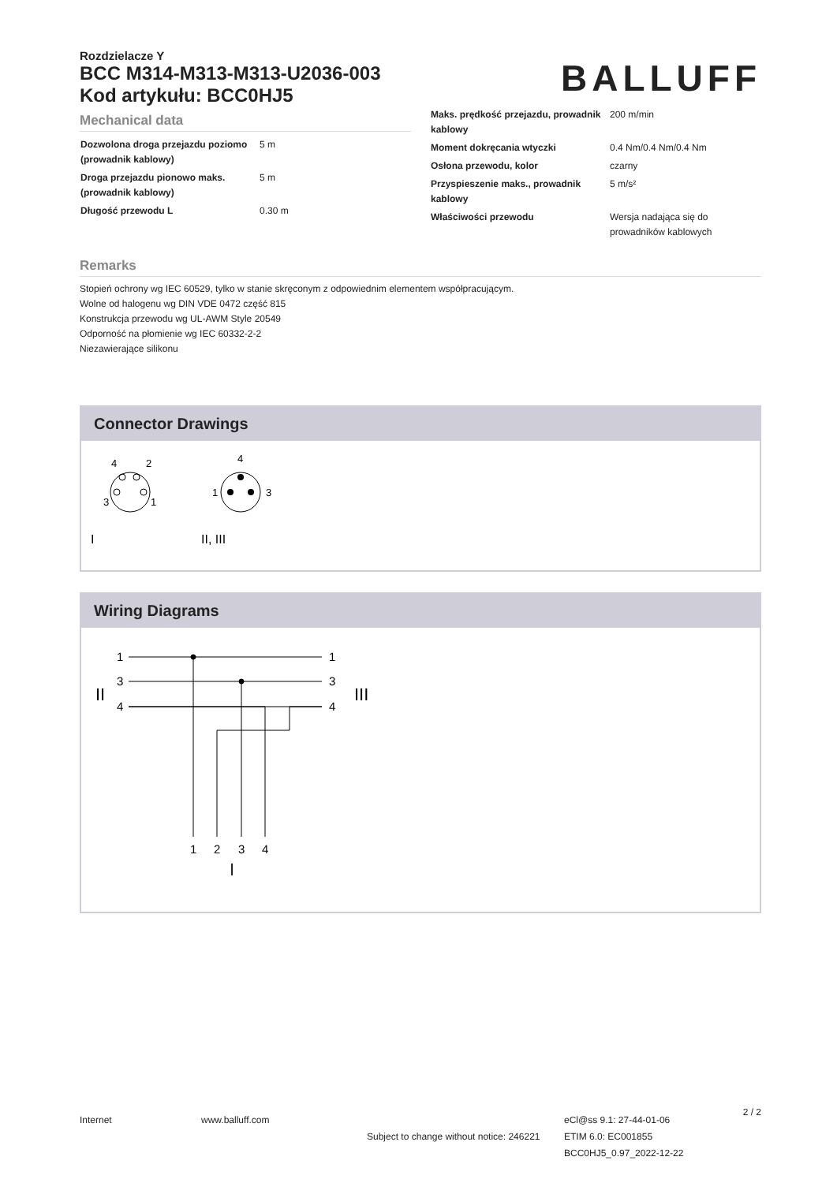Rozdzielacze Y
BCC M314-M313-M313-U2036-003
Kod artykułu: BCC0HJ5
BALLUFF
Mechanical data
| Dozwolona droga przejazdu poziomo (prowadnik kablowy) | 5 m |
| Droga przejazdu pionowo maks. (prowadnik kablowy) | 5 m |
| Długość przewodu L | 0.30 m |
| Maks. prędkość przejazdu, prowadnik kablowy | 200 m/min |
| Moment dokręcania wtyczki | 0.4 Nm/0.4 Nm/0.4 Nm |
| Osłona przewodu, kolor | czarny |
| Przyspieszenie maks., prowadnik kablowy | 5 m/s² |
| Właściwości przewodu | Wersja nadająca się do prowadników kablowych |
Remarks
Stopień ochrony wg IEC 60529, tylko w stanie skręconym z odpowiednim elementem współpracującym.
Wolne od halogenu wg DIN VDE 0472 część 815
Konstrukcja przewodu wg UL-AWM Style 20549
Odporność na płomienie wg IEC 60332-2-2
Niezawierające silikonu
Connector Drawings
4
2
3
1
4
1
3
I
II, III
Wiring Diagrams
1
3
4
1
3
4
II
III
1
2
3
4
I
Internet www.balluff.com
Subject to change without notice: 246221
eCl@ss 9.1: 27-44-01-06
ETIM 6.0: EC001855
BCC0HJ5_0.97_2022-12-22
2 / 2